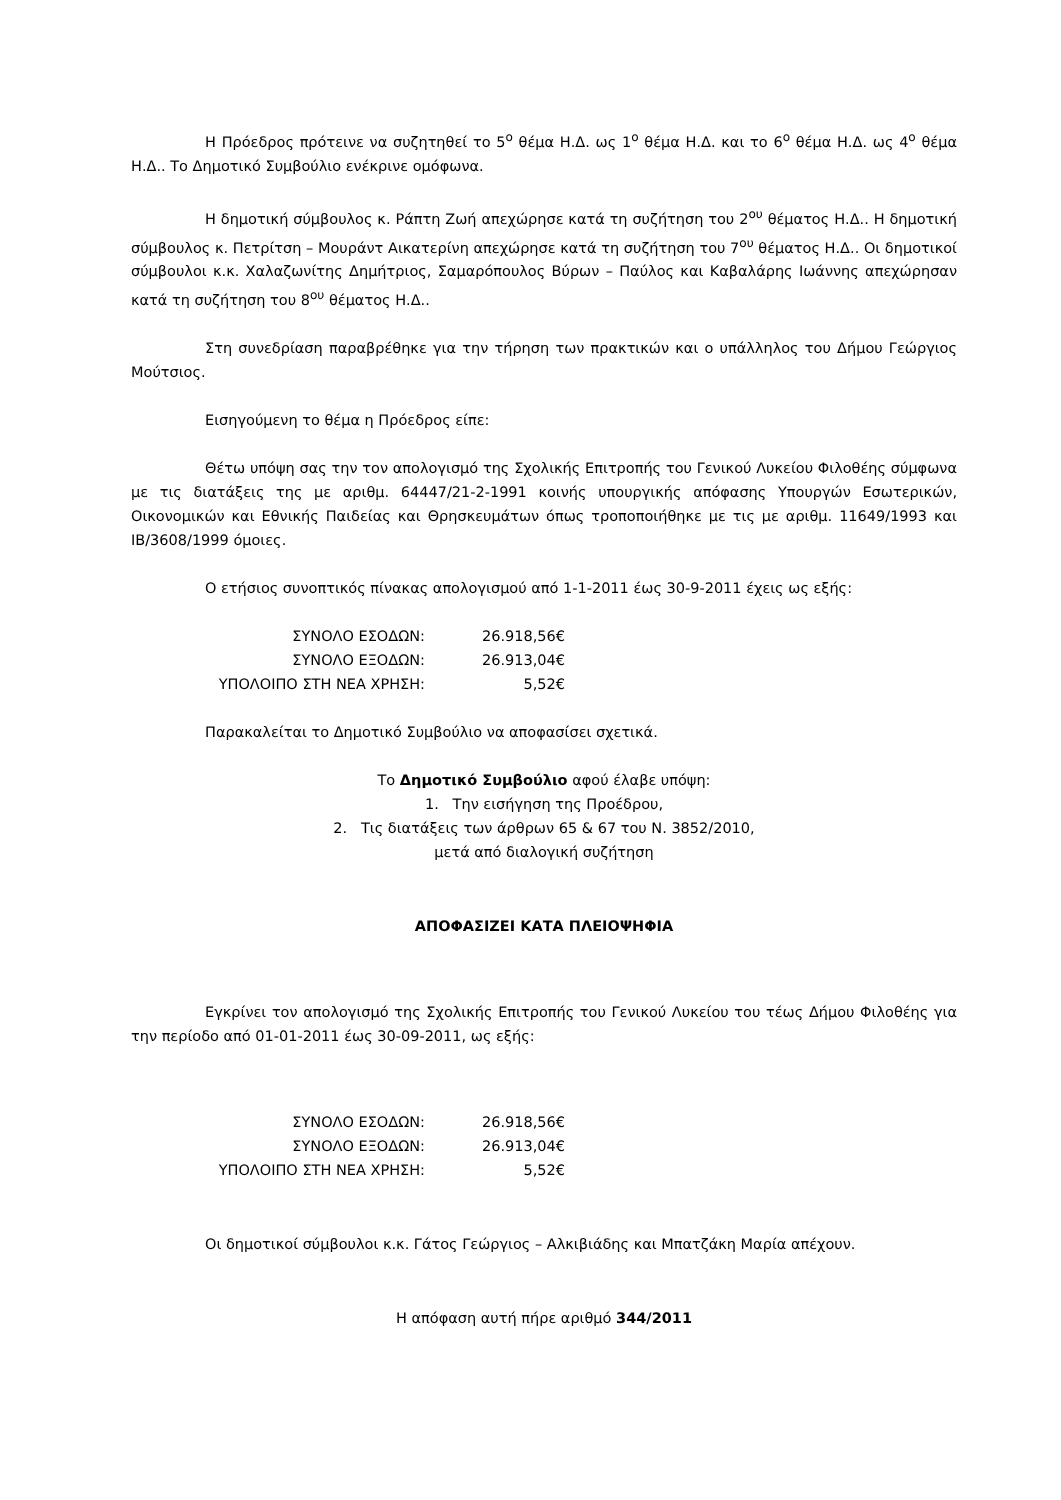Η Πρόεδρος πρότεινε να συζητηθεί το 5<sup>ο</sup> θέμα Η.Δ. ως 1<sup>ο</sup> θέμα Η.Δ. και το 6<sup>ο</sup> θέμα Η.Δ. ως 4<sup>ο</sup> θέμα Η.Δ.. Το Δημοτικό Συμβούλιο ενέκρινε ομόφωνα.
Η δημοτική σύμβουλος κ. Ράπτη Ζωή απεχώρησε κατά τη συζήτηση του 2<sup>ου</sup> θέματος Η.Δ.. Η δημοτική σύμβουλος κ. Πετρίτση – Μουράντ Αικατερίνη απεχώρησε κατά τη συζήτηση του 7<sup>ου</sup> θέματος Η.Δ.. Οι δημοτικοί σύμβουλοι κ.κ. Χαλαζωνίτης Δημήτριος, Σαμαρόπουλος Βύρων – Παύλος και Καβαλάρης Ιωάννης απεχώρησαν κατά τη συζήτηση του 8<sup>ου</sup> θέματος Η.Δ..
Στη συνεδρίαση παραβρέθηκε για την τήρηση των πρακτικών και ο υπάλληλος του Δήμου Γεώργιος Μούτσιος.
Εισηγούμενη το θέμα η Πρόεδρος είπε:
Θέτω υπόψη σας την τον απολογισμό της Σχολικής Επιτροπής του Γενικού Λυκείου Φιλοθέης σύμφωνα με τις διατάξεις της με αριθμ. 64447/21-2-1991 κοινής υπουργικής απόφασης Υπουργών Εσωτερικών, Οικονομικών και Εθνικής Παιδείας και Θρησκευμάτων όπως τροποποιήθηκε με τις με αριθμ. 11649/1993 και ΙΒ/3608/1999 όμοιες.
Ο ετήσιος συνοπτικός πίνακας απολογισμού από 1-1-2011 έως 30-9-2011 έχεις ως εξής:
| ΣΥΝΟΛΟ ΕΣΟΔΩΝ: | 26.918,56€ |
| ΣΥΝΟΛΟ ΕΞΟΔΩΝ: | 26.913,04€ |
| ΥΠΟΛΟΙΠΟ ΣΤΗ ΝΕΑ ΧΡΗΣΗ: | 5,52€ |
Παρακαλείται το Δημοτικό Συμβούλιο να αποφασίσει σχετικά.
Το Δημοτικό Συμβούλιο αφού έλαβε υπόψη:
1. Την εισήγηση της Προέδρου,
2. Τις διατάξεις των άρθρων 65 & 67 του Ν. 3852/2010,
μετά από διαλογική συζήτηση
ΑΠΟΦΑΣΙΖΕΙ ΚΑΤΑ ΠΛΕΙΟΨΗΦΙΑ
Εγκρίνει τον απολογισμό της Σχολικής Επιτροπής του Γενικού Λυκείου του τέως Δήμου Φιλοθέης για την περίοδο από 01-01-2011 έως 30-09-2011, ως εξής:
| ΣΥΝΟΛΟ ΕΣΟΔΩΝ: | 26.918,56€ |
| ΣΥΝΟΛΟ ΕΞΟΔΩΝ: | 26.913,04€ |
| ΥΠΟΛΟΙΠΟ ΣΤΗ ΝΕΑ ΧΡΗΣΗ: | 5,52€ |
Οι δημοτικοί σύμβουλοι κ.κ. Γάτος Γεώργιος – Αλκιβιάδης και Μπατζάκη Μαρία απέχουν.
Η απόφαση αυτή πήρε αριθμό 344/2011